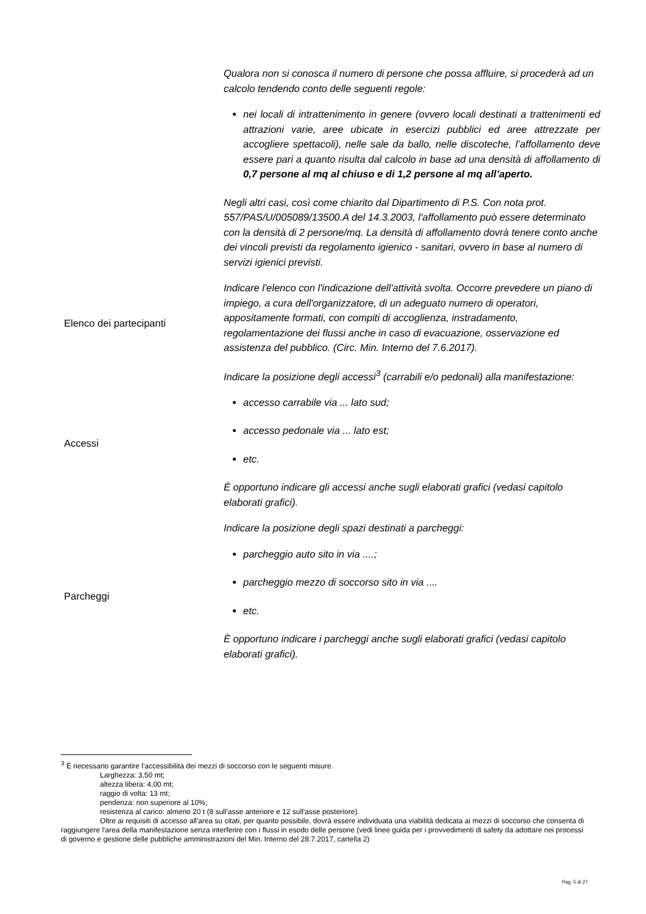| | Qualora non si conosca il numero di persone che possa affluire, si procederà ad un calcolo tendendo conto delle seguenti regole: nei locali di intrattenimento in genere (ovvero locali destinati a trattenimenti ed attrazioni varie, aree ubicate in esercizi pubblici ed aree attrezzate per accogliere spettacoli), nelle sale da ballo, nelle discoteche, l’affollamento deve essere pari a quanto risulta dal calcolo in base ad una densità di affollamento di 0,7 persone al mq al chiuso e di 1,2 persone al mq all’aperto. Negli altri casi, così come chiarito dal Dipartimento di P.S. Con nota prot. 557/PAS/U/005089/13500.A del 14.3.2003, l'affollamento può essere determinato con la densità di 2 persone/mq. La densità di affollamento dovrà tenere conto anche dei vincoli previsti da regolamento igienico - sanitari, ovvero in base al numero di servizi igienici previsti. |
| Elenco dei partecipanti | Indicare l'elenco con l'indicazione dell'attività svolta. Occorre prevedere un piano di impiego, a cura dell'organizzatore, di un adeguato numero di operatori, appositamente formati, con compiti di accoglienza, instradamento, regolamentazione dei flussi anche in caso di evacuazione, osservazione ed assistenza del pubblico. (Circ. Min. Interno del 7.6.2017). |
| Accessi | Indicare la posizione degli accessi<sup>3</sup> (carrabili e/o pedonali) alla manifestazione: accesso carrabile via ... lato sud; accesso pedonale via ... lato est; etc. È opportuno indicare gli accessi anche sugli elaborati grafici (vedasi capitolo elaborati grafici). |
| Parcheggi | Indicare la posizione degli spazi destinati a parcheggi: parcheggio auto sito in via ....; parcheggio mezzo di soccorso sito in via .... etc. È opportuno indicare i parcheggi anche sugli elaborati grafici (vedasi capitolo elaborati grafici). |
<sup>3</sup> È necessario garantire l'accessibilità dei mezzi di soccorso con le seguenti misure.
Larghezza: 3,50 mt;
altezza libera: 4,00 mt;
raggio di volta: 13 mt;
pendenza: non superiore al 10%;
resistenza al carico: almeno 20 t (8 sull'asse anteriore e 12 sull'asse posteriore).
Oltre ai requisiti di accesso all'area su citati, per quanto possibile, dovrà essere individuata una viabilità dedicata ai mezzi di soccorso che consenta di raggiungere l'area della manifestazione senza interferire con i flussi in esodo delle persone (vedi linee guida per i provvedimenti di safety da adottare nei processi di governo e gestione delle pubbliche amministrazioni del Min. Interno del 28.7.2017, cartella 2)
Pag. 5 di 27